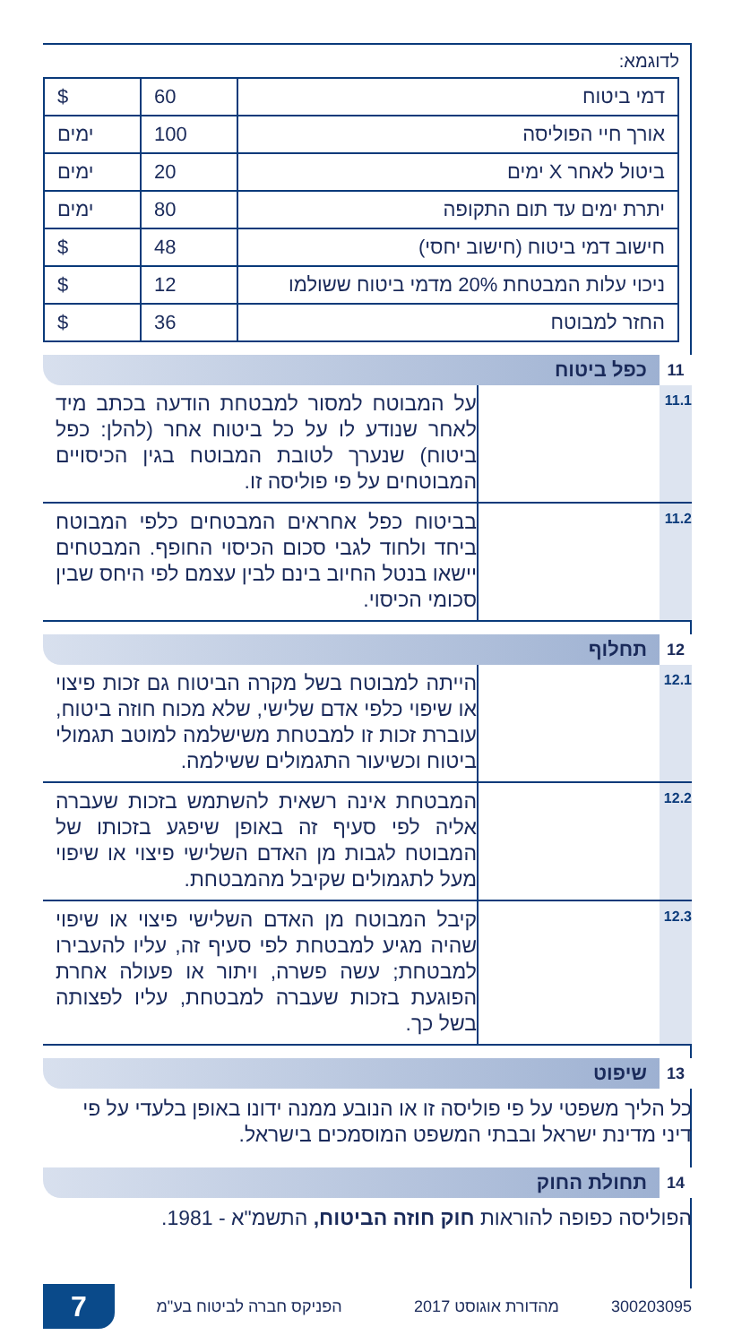לדוגמא:
| דמי ביטוח | 60 | $ |
| אורך חיי הפוליסה | 100 | ימים |
| ביטול לאחר X ימים | 20 | ימים |
| יתרת ימים עד תום התקופה | 80 | ימים |
| חישוב דמי ביטוח (חישוב יחסי) | 48 | $ |
| ניכוי עלות המבטחת 20% מדמי ביטוח ששולמו | 12 | $ |
| החזר למבוטח | 36 | $ |
11 כפל ביטוח
11.1
על המבוטח למסור למבטחת הודעה בכתב מיד לאחר שנודע לו על כל ביטוח אחר (להלן: כפל ביטוח) שנערך לטובת המבוטח בגין הכיסויים המבוטחים על פי פוליסה זו.
11.2
בביטוח כפל אחראים המבטחים כלפי המבוטח ביחד ולחוד לגבי סכום הכיסוי החופף. המבטחים יישאו בנטל החיוב בינם לבין עצמם לפי היחס שבין סכומי הכיסוי.
12 תחלוף
12.1
הייתה למבוטח בשל מקרה הביטוח גם זכות פיצוי או שיפוי כלפי אדם שלישי, שלא מכוח חוזה ביטוח, עוברת זכות זו למבטחת משישלמה למוטב תגמולי ביטוח וכשיעור התגמולים ששילמה.
12.2
המבטחת אינה רשאית להשתמש בזכות שעברה אליה לפי סעיף זה באופן שיפגע בזכותו של המבוטח לגבות מן האדם השלישי פיצוי או שיפוי מעל לתגמולים שקיבל מהמבטחת.
12.3
קיבל המבוטח מן האדם השלישי פיצוי או שיפוי שהיה מגיע למבטחת לפי סעיף זה, עליו להעבירו למבטחת; עשה פשרה, ויתור או פעולה אחרת הפוגעת בזכות שעברה למבטחת, עליו לפצותה בשל כך.
13 שיפוט
כל הליך משפטי על פי פוליסה זו או הנובע ממנה ידונו באופן בלעדי על פי דיני מדינת ישראל ובבתי המשפט המוסמכים בישראל.
14 תחולת החוק
הפוליסה כפופה להוראות חוק חוזה הביטוח, התשמ"א - 1981.
7
הפניקס חברה לביטוח בע"מ מהדורת אוגוסט 2017 300203095